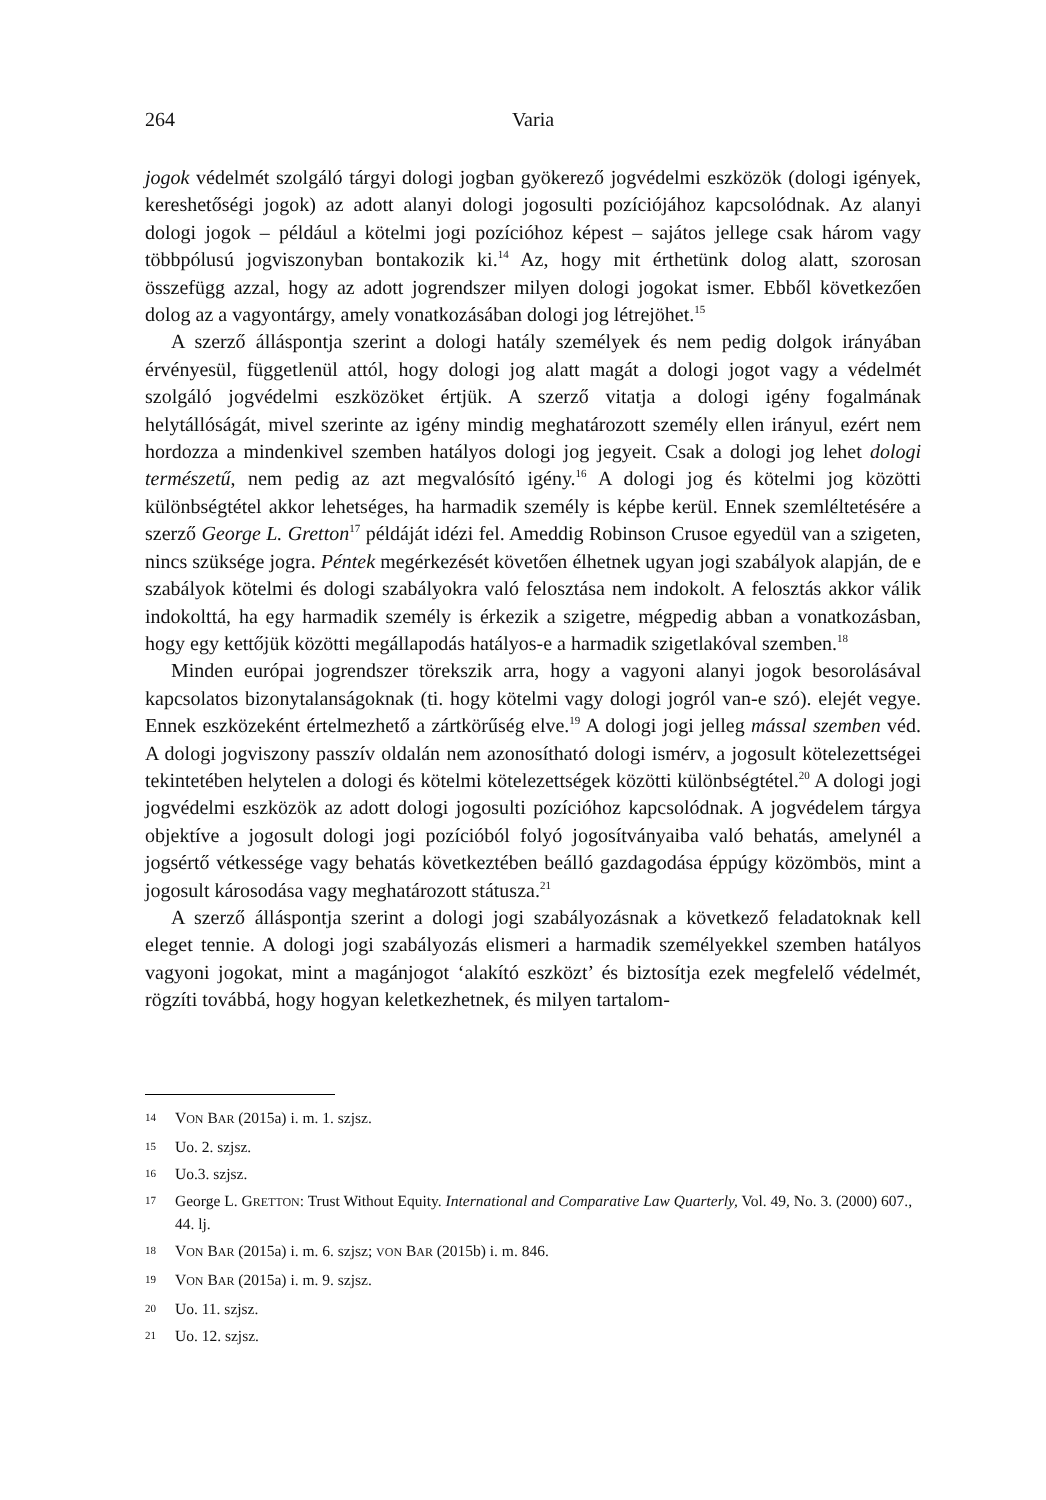264 Varia
jogok védelmét szolgáló tárgyi dologi jogban gyökerező jogvédelmi eszközök (dologi igények, kereshetőségi jogok) az adott alanyi dologi jogosulti pozíciójához kapcsolódnak. Az alanyi dologi jogok – például a kötelmi jogi pozícióhoz képest – sajátos jellege csak három vagy többpólusú jogviszonyban bontakozik ki.<sup>14</sup> Az, hogy mit érthetünk dolog alatt, szorosan összefügg azzal, hogy az adott jogrendszer milyen dologi jogokat ismer. Ebből következően dolog az a vagyontárgy, amely vonatkozásában dologi jog létrejöhet.<sup>15</sup>
A szerző álláspontja szerint a dologi hatály személyek és nem pedig dolgok irányában érvényesül, függetlenül attól, hogy dologi jog alatt magát a dologi jogot vagy a védelmét szolgáló jogvédelmi eszközöket értjük. A szerző vitatja a dologi igény fogalmának helytállóságát, mivel szerinte az igény mindig meghatározott személy ellen irányul, ezért nem hordozza a mindenkivel szemben hatályos dologi jog jegyeit. Csak a dologi jog lehet dologi természetű, nem pedig az azt megvalósító igény.<sup>16</sup> A dologi jog és kötelmi jog közötti különbségtétel akkor lehetséges, ha harmadik személy is képbe kerül. Ennek szemléltetésére a szerző George L. Gretton<sup>17</sup> példáját idézi fel. Ameddig Robinson Crusoe egyedül van a szigeten, nincs szüksége jogra. Péntek megérkezését követően élhetnek ugyan jogi szabályok alapján, de e szabályok kötelmi és dologi szabályokra való felosztása nem indokolt. A felosztás akkor válik indokolttá, ha egy harmadik személy is érkezik a szigetre, mégpedig abban a vonatkozásban, hogy egy kettőjük közötti megállapodás hatályos-e a harmadik szigetlakóval szemben.<sup>18</sup>
Minden európai jogrendszer törekszik arra, hogy a vagyoni alanyi jogok besorolásával kapcsolatos bizonytalanságoknak (ti. hogy kötelmi vagy dologi jogról van-e szó). elejét vegye. Ennek eszközeként értelmezhető a zártkörűség elve.<sup>19</sup> A dologi jogi jelleg mással szemben véd. A dologi jogviszony passzív oldalán nem azonosítható dologi ismérv, a jogosult kötelezettségei tekintetében helytelen a dologi és kötelmi kötelezettségek közötti különbségtétel.<sup>20</sup> A dologi jogi jogvédelmi eszközök az adott dologi jogosulti pozícióhoz kapcsolódnak. A jogvédelem tárgya objektíve a jogosult dologi jogi pozícióból folyó jogosítványaiba való behatás, amelynél a jogsértő vétkessége vagy behatás következtében beálló gazdagodása éppúgy közömbös, mint a jogosult károsodása vagy meghatározott státusza.<sup>21</sup>
A szerző álláspontja szerint a dologi jogi szabályozásnak a következő feladatoknak kell eleget tennie. A dologi jogi szabályozás elismeri a harmadik személyekkel szemben hatályos vagyoni jogokat, mint a magánjogot ‘alakító eszközt’ és biztosítja ezek megfelelő védelmét, rögzíti továbbá, hogy hogyan keletkezhetnek, és milyen tartalom-
14 VON BAR (2015a) i. m. 1. szjsz.
15 Uo. 2. szjsz.
16 Uo.3. szjsz.
17 George L. GRETTON: Trust Without Equity. International and Comparative Law Quarterly, Vol. 49, No. 3. (2000) 607., 44. lj.
18 VON BAR (2015a) i. m. 6. szjsz; VON BAR (2015b) i. m. 846.
19 VON BAR (2015a) i. m. 9. szjsz.
20 Uo. 11. szjsz.
21 Uo. 12. szjsz.